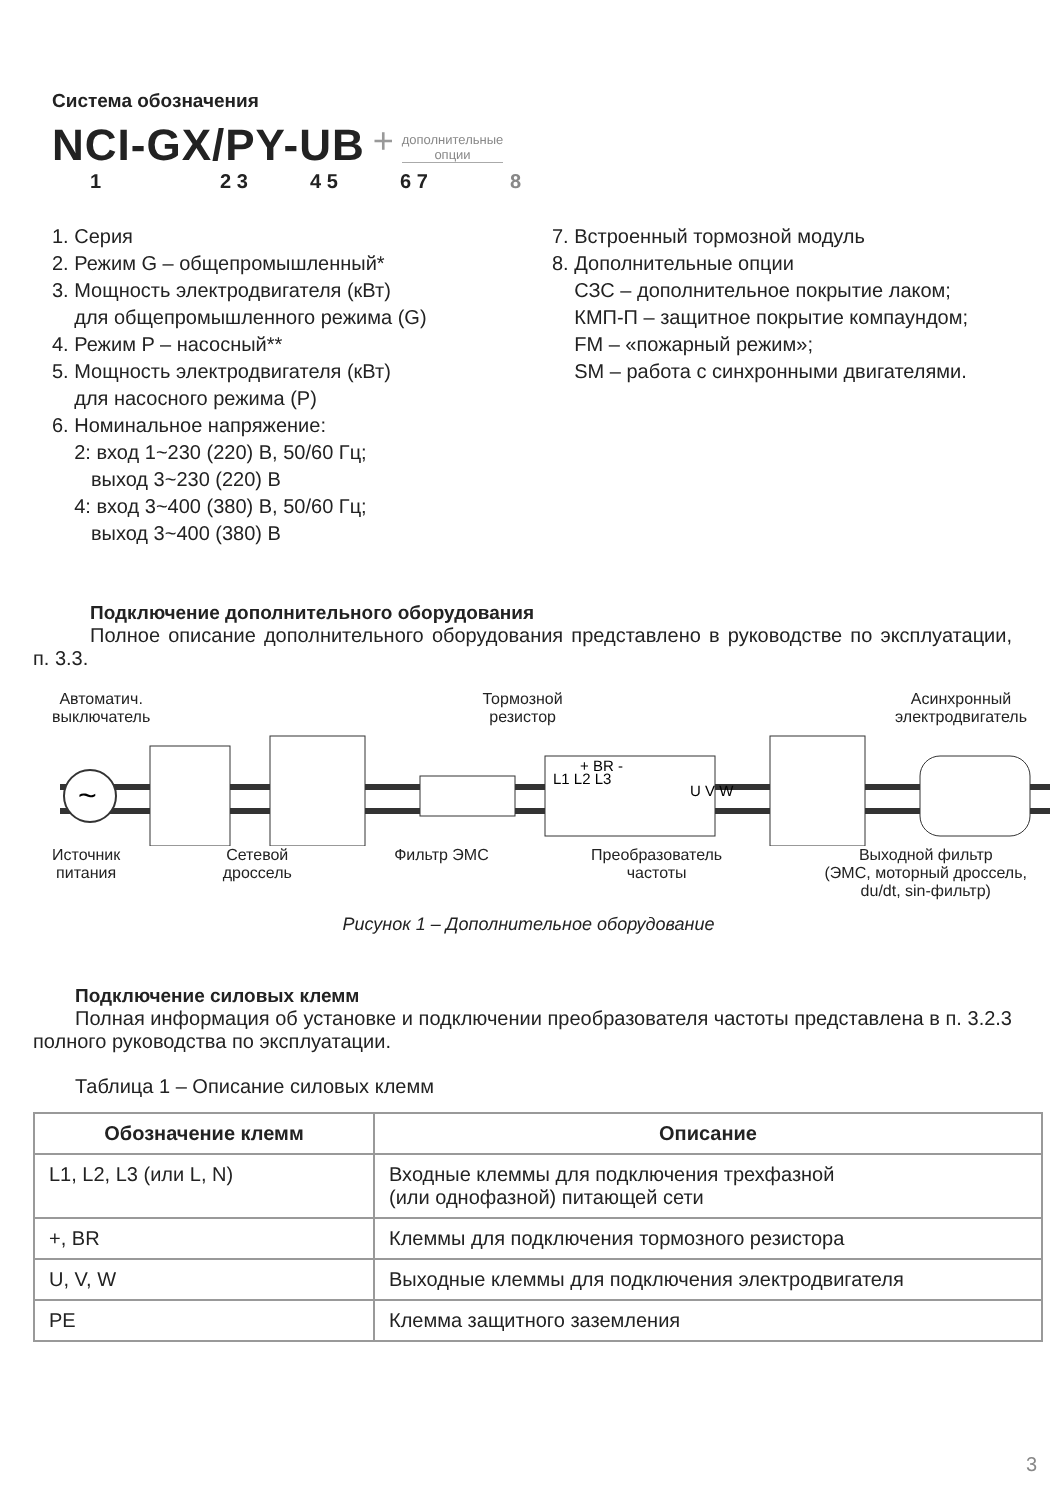Система обозначения
NCI-GX/PY-UB + дополнительные
опции
1 2 3 4 5 6 7 8
1. Серия
2. Режим G – общепромышленный*
3. Мощность электродвигателя (кВт)
для общепромышленного режима (G)
4. Режим P – насосный**
5. Мощность электродвигателя (кВт)
для насосного режима (P)
6. Номинальное напряжение:
2: вход 1~230 (220) В, 50/60 Гц;
выход 3~230 (220) В
4: вход 3~400 (380) В, 50/60 Гц;
выход 3~400 (380) В
7. Встроенный тормозной модуль
8. Дополнительные опции
СЗС – дополнительное покрытие лаком;
КМП-П – защитное покрытие компаундом;
FM – «пожарный режим»;
SM – работа с синхронными двигателями.
Подключение дополнительного оборудования
Полное описание дополнительного оборудования представлено в руководстве по эксплуатации, п. 3.3.
Автоматич.
выключатель Тормозной
резистор Асинхронный
электродвигатель
~
L1 L2 L3
+ BR -
U V W
Источник
питания Сетевой
дроссель Фильтр ЭМС Преобразователь
частоты Выходной фильтр
(ЭМС, моторный дроссель,
du/dt, sin-фильтр)
Рисунок 1 – Дополнительное оборудование
Подключение силовых клемм
Полная информация об установке и подключении преобразователя частоты представлена в п. 3.2.3 полного руководства по эксплуатации.
Таблица 1 – Описание силовых клемм
| Обозначение клемм | Описание |
| --- | --- |
| L1, L2, L3 (или L, N) | Входные клеммы для подключения трехфазной (или однофазной) питающей сети |
| +, BR | Клеммы для подключения тормозного резистора |
| U, V, W | Выходные клеммы для подключения электродвигателя |
| PE | Клемма защитного заземления |
3